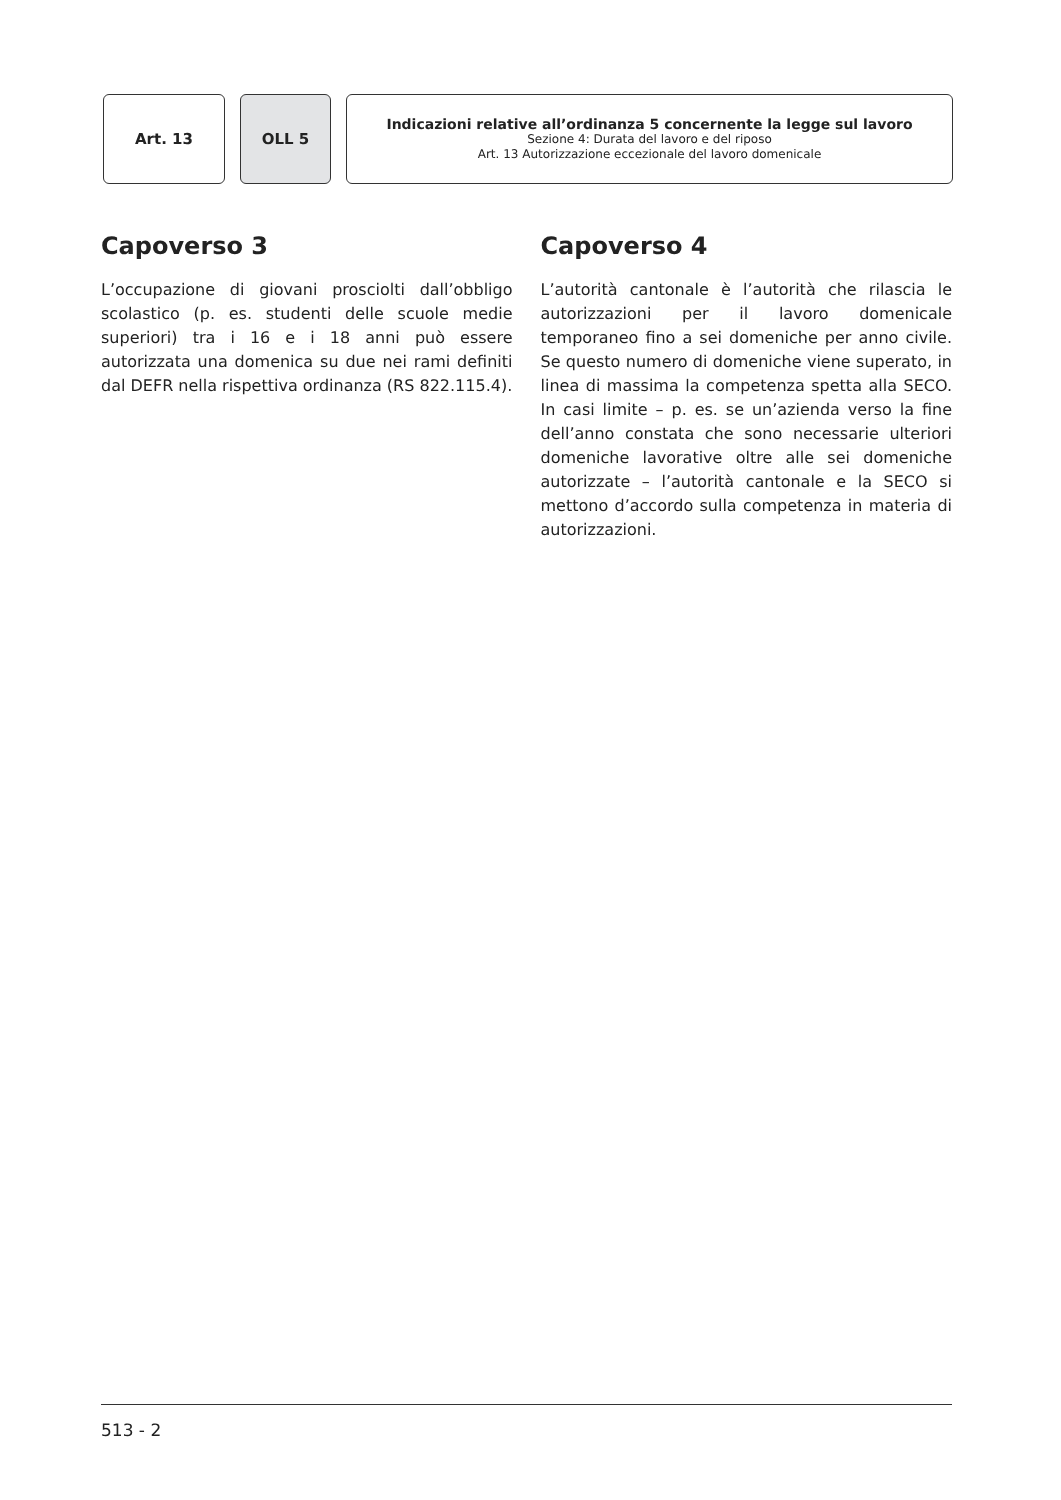Art. 13 OLL 5
Indicazioni relative all’ordinanza 5 concernente la legge sul lavoro
Sezione 4: Durata del lavoro e del riposo
Art. 13 Autorizzazione eccezionale del lavoro domenicale
Capoverso 3
L’occupazione di giovani prosciolti dall’obbligo scolastico (p. es. studenti delle scuole medie superiori) tra i 16 e i 18 anni può essere autorizzata una domenica su due nei rami definiti dal DEFR nella rispettiva ordinanza (RS 822.115.4).
Capoverso 4
L’autorità cantonale è l’autorità che rilascia le autorizzazioni per il lavoro domenicale temporaneo fino a sei domeniche per anno civile. Se questo numero di domeniche viene superato, in linea di massima la competenza spetta alla SECO. In casi limite – p. es. se un’azienda verso la fine dell’anno constata che sono necessarie ulteriori domeniche lavorative oltre alle sei domeniche autorizzate – l’autorità cantonale e la SECO si mettono d’accordo sulla competenza in materia di autorizzazioni.
513 - 2